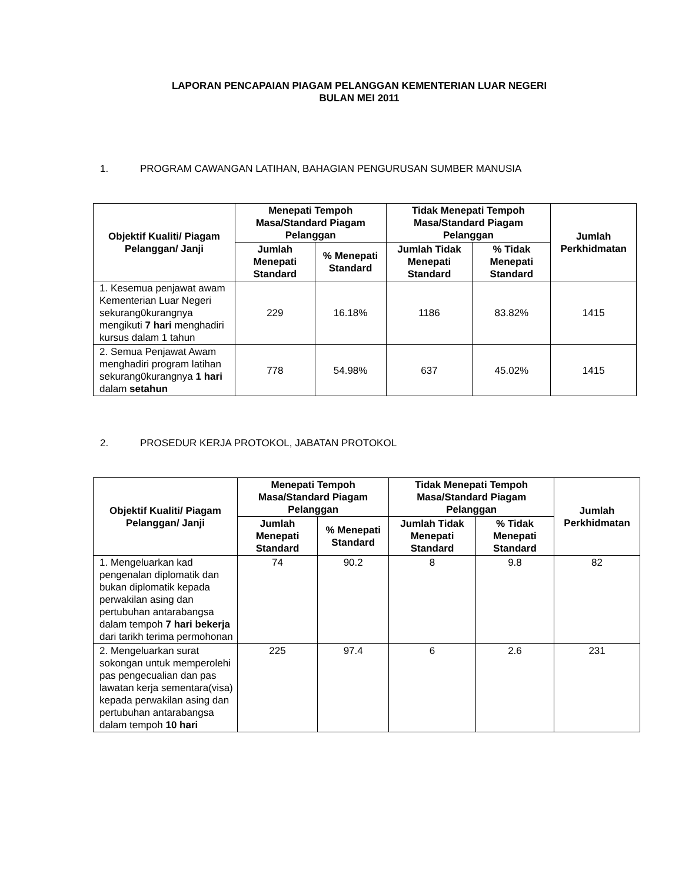LAPORAN PENCAPAIAN PIAGAM PELANGGAN KEMENTERIAN LUAR NEGERI
BULAN MEI 2011
1. PROGRAM CAWANGAN LATIHAN, BAHAGIAN PENGURUSAN SUMBER MANUSIA
| Objektif Kualiti/ Piagam Pelanggan/ Janji | Menepati Tempoh Masa/Standard Piagam Pelanggan | | Tidak Menepati Tempoh Masa/Standard Piagam Pelanggan | | Jumlah Perkhidmatan |
| --- | --- | --- | --- | --- | --- |
| | Jumlah Menepati Standard | % Menepati Standard | Jumlah Tidak Menepati Standard | % Tidak Menepati Standard | |
| 1. Kesemua penjawat awam Kementerian Luar Negeri sekurang0kurangnya mengikuti 7 hari menghadiri kursus dalam 1 tahun | 229 | 16.18% | 1186 | 83.82% | 1415 |
| 2. Semua Penjawat Awam menghadiri program latihan sekurang0kurangnya 1 hari dalam setahun | 778 | 54.98% | 637 | 45.02% | 1415 |
2. PROSEDUR KERJA PROTOKOL, JABATAN PROTOKOL
| Objektif Kualiti/ Piagam Pelanggan/ Janji | Menepati Tempoh Masa/Standard Piagam Pelanggan | | Tidak Menepati Tempoh Masa/Standard Piagam Pelanggan | | Jumlah Perkhidmatan |
| --- | --- | --- | --- | --- | --- |
| | Jumlah Menepati Standard | % Menepati Standard | Jumlah Tidak Menepati Standard | % Tidak Menepati Standard | |
| 1. Mengeluarkan kad pengenalan diplomatik dan bukan diplomatik kepada perwakilan asing dan pertubuhan antarabangsa dalam tempoh 7 hari bekerja dari tarikh terima permohonan | 74 | 90.2 | 8 | 9.8 | 82 |
| 2. Mengeluarkan surat sokongan untuk memperolehi pas pengecualian dan pas lawatan kerja sementara(visa) kepada perwakilan asing dan pertubuhan antarabangsa dalam tempoh 10 hari | 225 | 97.4 | 6 | 2.6 | 231 |